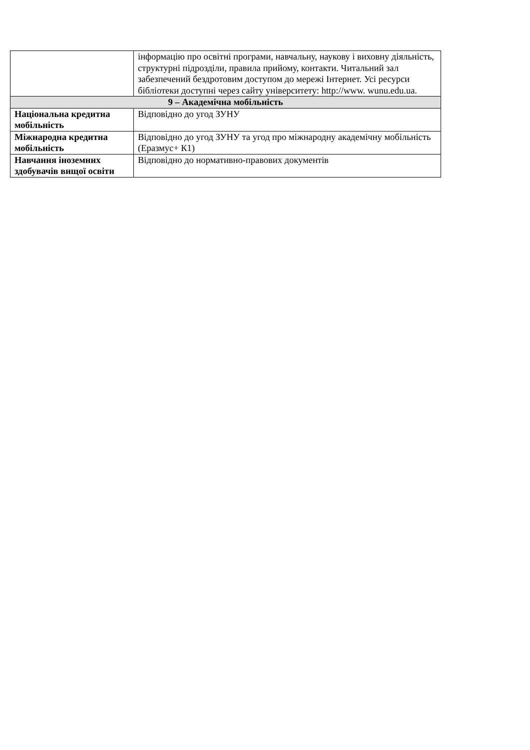| | інформацію про освітні програми, навчальну, наукову і виховну діяльність, структурні підрозділи, правила прийому, контакти. Читальний зал забезпечений бездротовим доступом до мережі Інтернет. Усі ресурси бібліотеки доступні через сайту університету: http://www. wunu.edu.ua. |
| 9 – Академічна мобільність | |
| Національна кредитна мобільність | Відповідно до угод ЗУНУ |
| Міжнародна кредитна мобільність | Відповідно до угод ЗУНУ та угод про міжнародну академічну мобільність (Еразмус+ К1) |
| Навчання іноземних здобувачів вищої освіти | Відповідно до нормативно-правових документів |